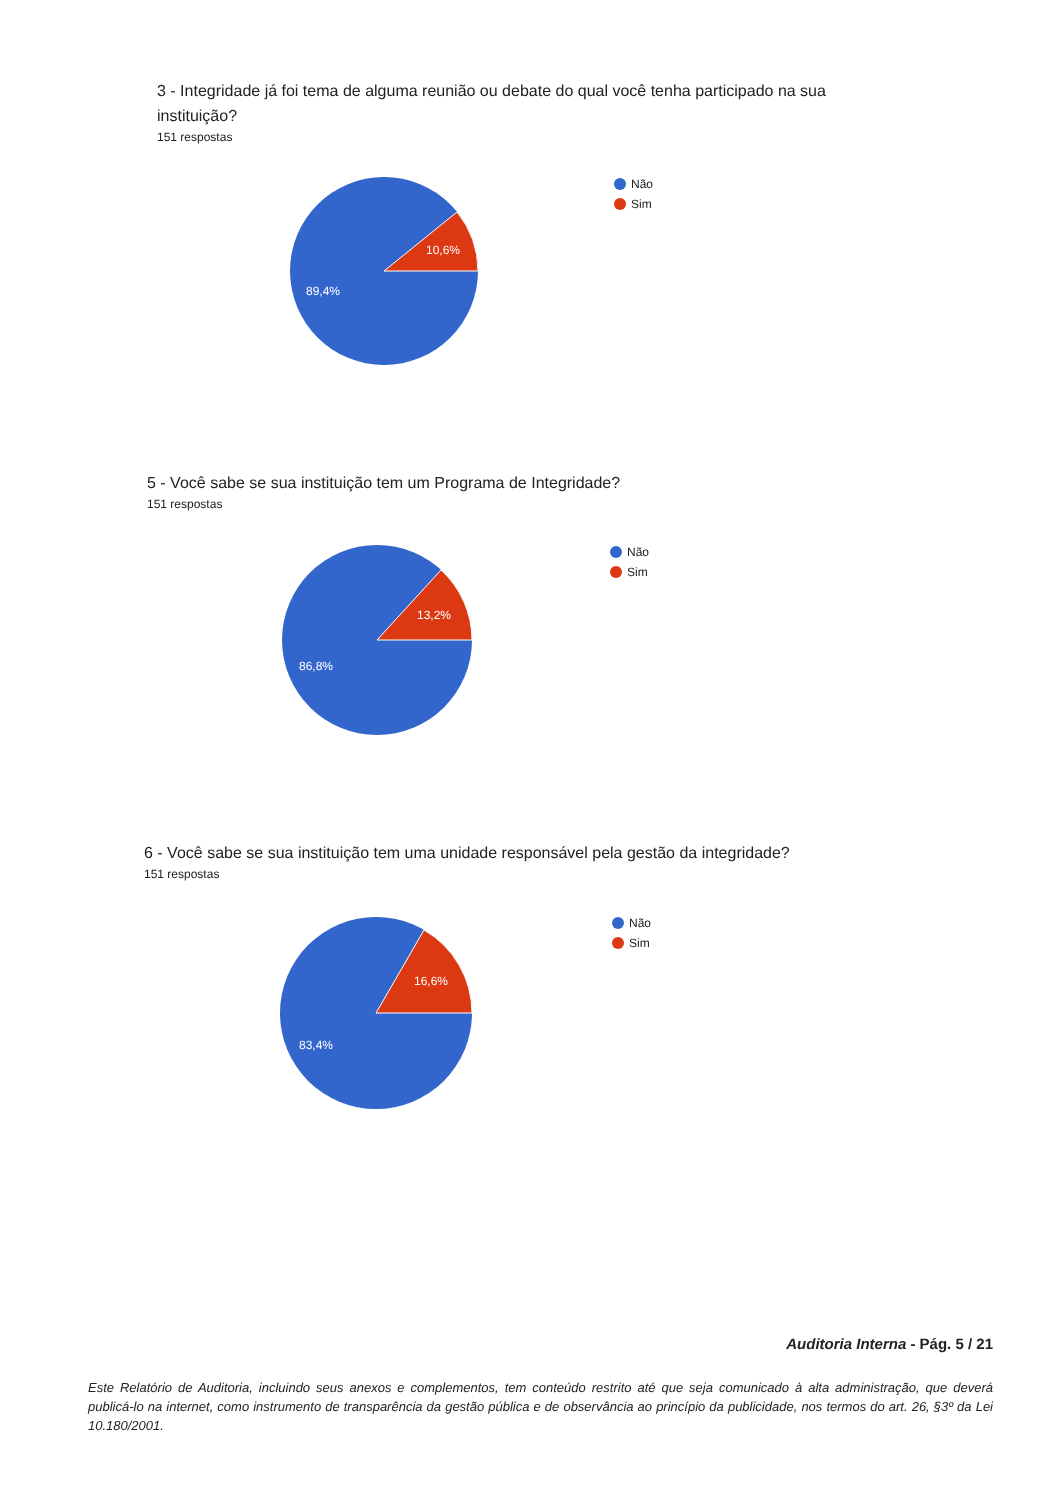3 - Integridade já foi tema de alguma reunião ou debate do qual você tenha participado na sua instituição?
151 respostas
10,6%
89,4%
Não
Sim
5 - Você sabe se sua instituição tem um Programa de Integridade?
151 respostas
13,2%
86,8%
Não
Sim
6 - Você sabe se sua instituição tem uma unidade responsável pela gestão da integridade?
151 respostas
16,6%
83,4%
Não
Sim
Auditoria Interna - Pág. 5 / 21
Este Relatório de Auditoria, incluindo seus anexos e complementos, tem conteúdo restrito até que seja comunicado à alta administração, que deverá publicá-lo na internet, como instrumento de transparência da gestão pública e de observância ao princípio da publicidade, nos termos do art. 26, §3º da Lei 10.180/2001.